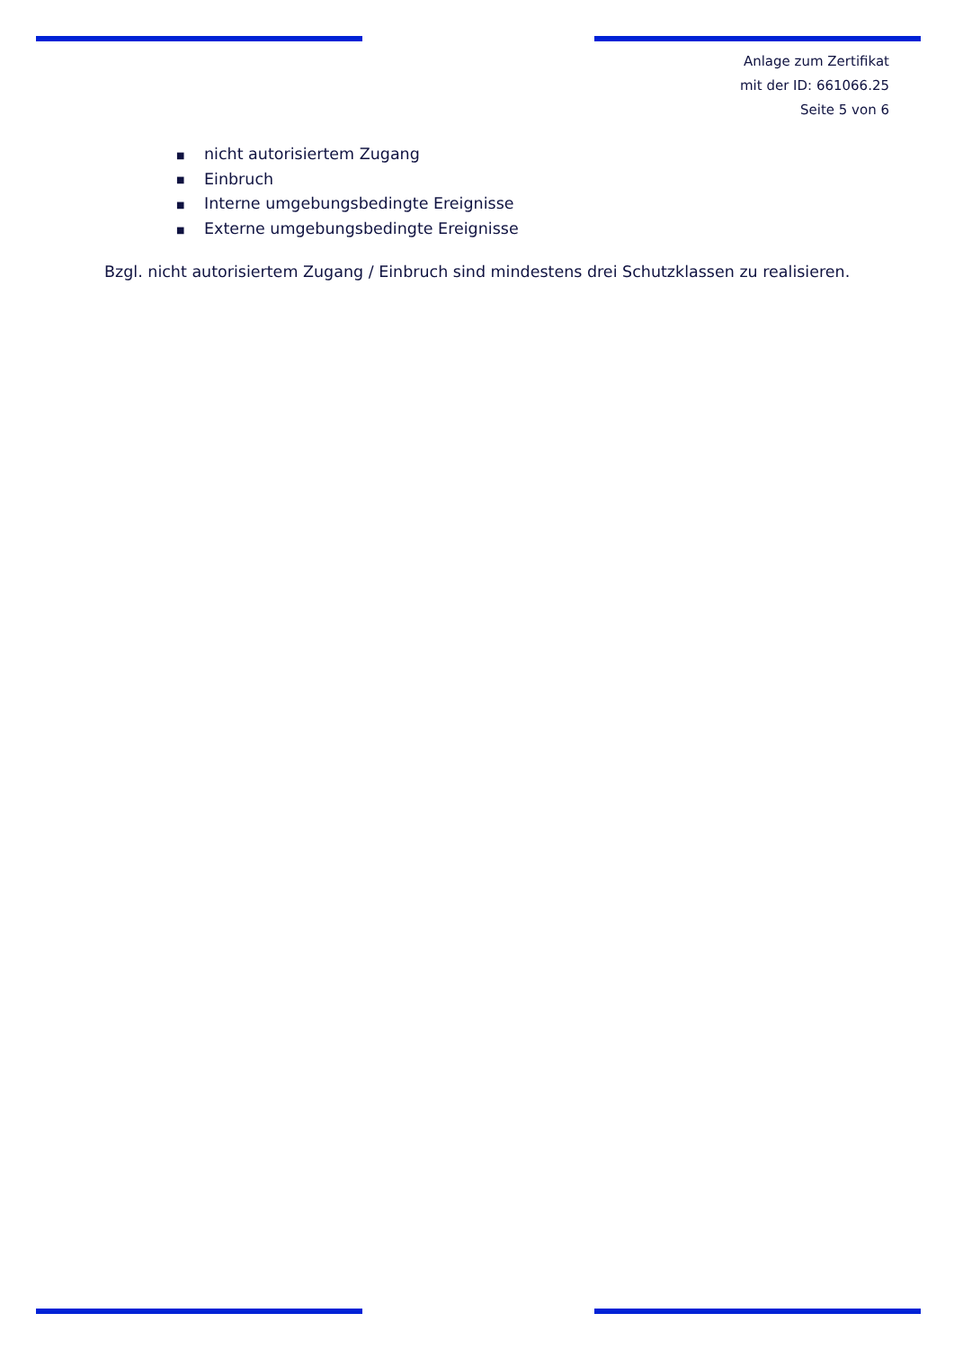Anlage zum Zertifikat
mit der ID: 661066.25
Seite 5 von 6
■ nicht autorisiertem Zugang
■ Einbruch
■ Interne umgebungsbedingte Ereignisse
■ Externe umgebungsbedingte Ereignisse
Bzgl. nicht autorisiertem Zugang / Einbruch sind mindestens drei Schutzklassen zu realisieren.